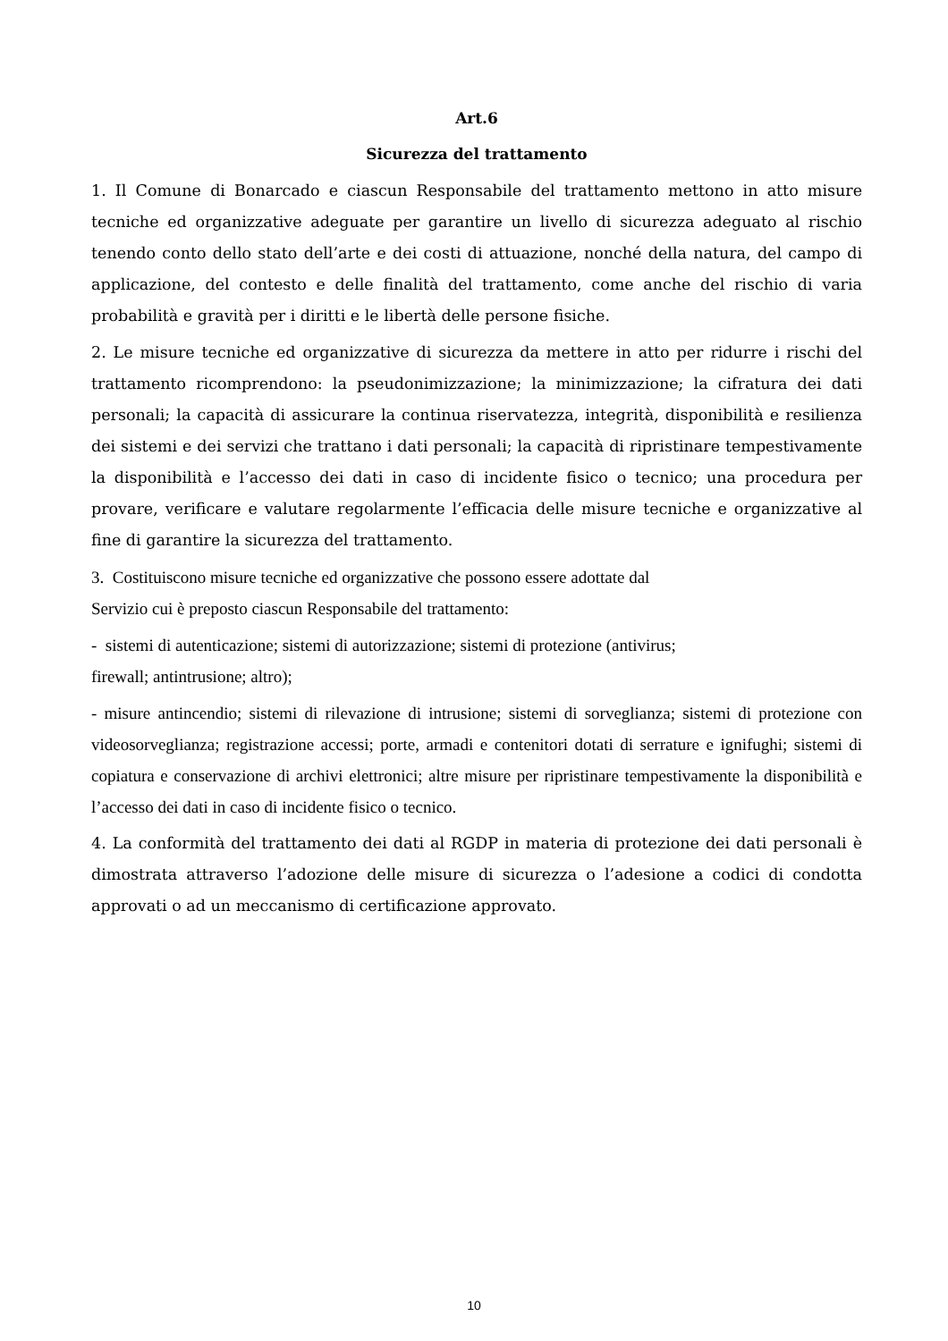Art.6
Sicurezza del trattamento
1. Il Comune di Bonarcado e ciascun Responsabile del trattamento mettono in atto misure tecniche ed organizzative adeguate per garantire un livello di sicurezza adeguato al rischio tenendo conto dello stato dell’arte e dei costi di attuazione, nonché della natura, del campo di applicazione, del contesto e delle finalità del trattamento, come anche del rischio di varia probabilità e gravità per i diritti e le libertà delle persone fisiche.
2. Le misure tecniche ed organizzative di sicurezza da mettere in atto per ridurre i rischi del trattamento ricomprendono: la pseudonimizzazione; la minimizzazione; la cifratura dei dati personali; la capacità di assicurare la continua riservatezza, integrità, disponibilità e resilienza dei sistemi e dei servizi che trattano i dati personali; la capacità di ripristinare tempestivamente la disponibilità e l’accesso dei dati in caso di incidente fisico o tecnico; una procedura per provare, verificare e valutare regolarmente l’efficacia delle misure tecniche e organizzative al fine di garantire la sicurezza del trattamento.
3. Costituiscono misure tecniche ed organizzative che possono essere adottate dal
Servizio cui è preposto ciascun Responsabile del trattamento:
- sistemi di autenticazione; sistemi di autorizzazione; sistemi di protezione (antivirus;
firewall; antintrusione; altro);
- misure antincendio; sistemi di rilevazione di intrusione; sistemi di sorveglianza; sistemi di protezione con videosorveglianza; registrazione accessi; porte, armadi e contenitori dotati di serrature e ignifughi; sistemi di copiatura e conservazione di archivi elettronici; altre misure per ripristinare tempestivamente la disponibilità e l’accesso dei dati in caso di incidente fisico o tecnico.
4. La conformità del trattamento dei dati al RGDP in materia di protezione dei dati personali è dimostrata attraverso l’adozione delle misure di sicurezza o l’adesione a codici di condotta approvati o ad un meccanismo di certificazione approvato.
10